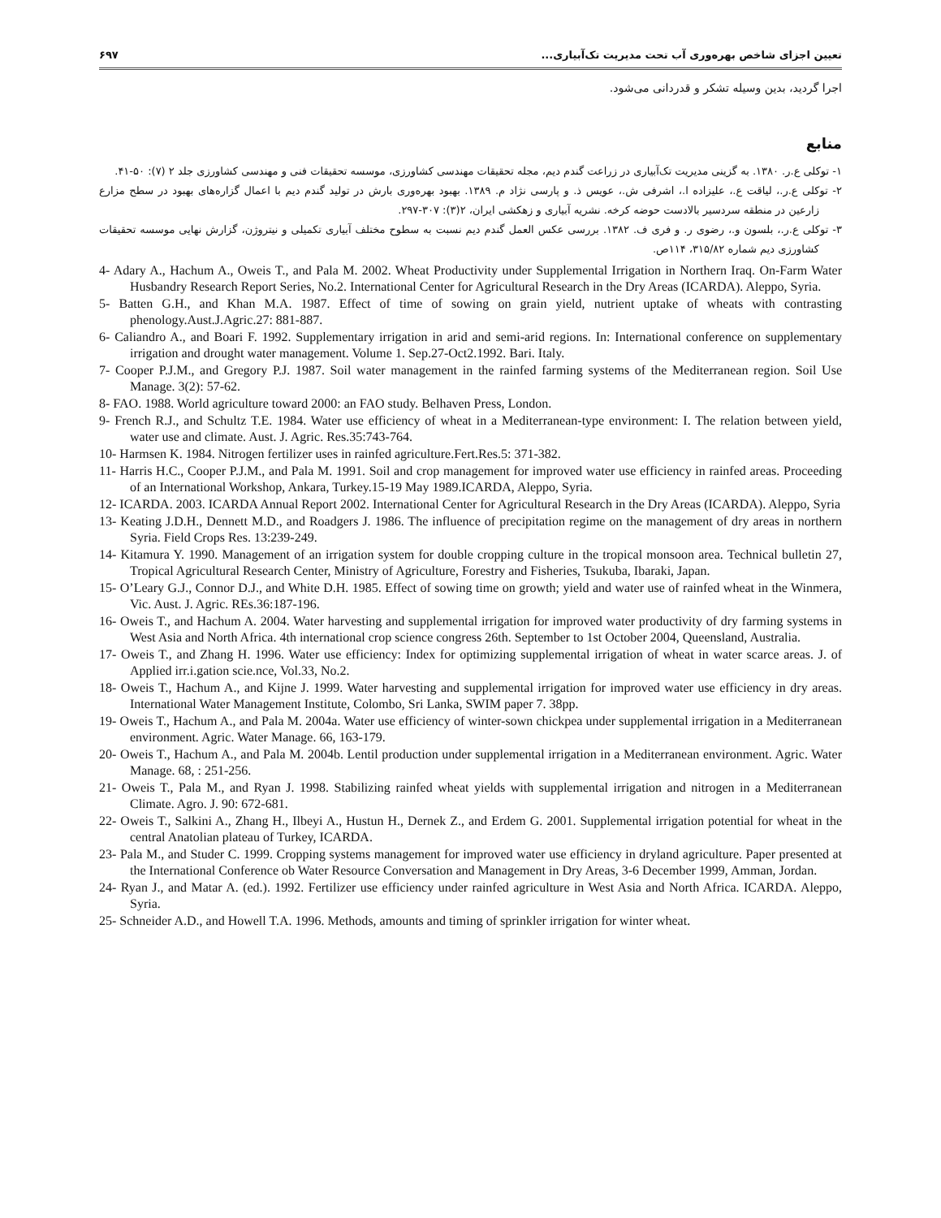تعیین اجزای شاخص بهره‌وری آب تحت مدیریت تک‌آبیاری... ۶۹۷
اجرا گردید، بدین وسیله تشکر و قدردانی می‌شود.
منابع
۱- توکلی ع.ر. ۱۳۸۰. به گزینی مدیریت تک‌آبیاری در زراعت گندم دیم، مجله تحقیقات مهندسی کشاورزی، موسسه تحقیقات فنی و مهندسی کشاورزی جلد ۲ (۷): ۵۰-۴۱.
۲- توکلی ع.ر.، لیاقت ع.، علیزاده ا.، اشرفی ش.، عویس ذ. و پارسی نژاد م. ۱۳۸۹. بهبود بهره‌وری بارش در تولید گندم دیم با اعمال گزاره‌های بهبود در سطح مزارع زارعین در منطقه سردسیر بالادست حوضه کرخه. نشریه آبیاری و زهکشی ایران، ۲(۳): ۳۰۷-۲۹۷.
۳- توکلی ع.ر.، بلسون و.، رضوی ر. و فری ف. ۱۳۸۲. بررسی عکس العمل گندم دیم نسبت به سطوح مختلف آبیاری تکمیلی و نیتروژن، گزارش نهایی موسسه تحقیقات کشاورزی دیم شماره ۳۱۵/۸۲، ۱۱۴ص.
4- Adary A., Hachum A., Oweis T., and Pala M. 2002. Wheat Productivity under Supplemental Irrigation in Northern Iraq. On-Farm Water Husbandry Research Report Series, No.2. International Center for Agricultural Research in the Dry Areas (ICARDA). Aleppo, Syria.
5- Batten G.H., and Khan M.A. 1987. Effect of time of sowing on grain yield, nutrient uptake of wheats with contrasting phenology.Aust.J.Agric.27: 881-887.
6- Caliandro A., and Boari F. 1992. Supplementary irrigation in arid and semi-arid regions. In: International conference on supplementary irrigation and drought water management. Volume 1. Sep.27-Oct2.1992. Bari. Italy.
7- Cooper P.J.M., and Gregory P.J. 1987. Soil water management in the rainfed farming systems of the Mediterranean region. Soil Use Manage. 3(2): 57-62.
8- FAO. 1988. World agriculture toward 2000: an FAO study. Belhaven Press, London.
9- French R.J., and Schultz T.E. 1984. Water use efficiency of wheat in a Mediterranean-type environment: I. The relation between yield, water use and climate. Aust. J. Agric. Res.35:743-764.
10- Harmsen K. 1984. Nitrogen fertilizer uses in rainfed agriculture.Fert.Res.5: 371-382.
11- Harris H.C., Cooper P.J.M., and Pala M. 1991. Soil and crop management for improved water use efficiency in rainfed areas. Proceeding of an International Workshop, Ankara, Turkey.15-19 May 1989.ICARDA, Aleppo, Syria.
12- ICARDA. 2003. ICARDA Annual Report 2002. International Center for Agricultural Research in the Dry Areas (ICARDA). Aleppo, Syria
13- Keating J.D.H., Dennett M.D., and Roadgers J. 1986. The influence of precipitation regime on the management of dry areas in northern Syria. Field Crops Res. 13:239-249.
14- Kitamura Y. 1990. Management of an irrigation system for double cropping culture in the tropical monsoon area. Technical bulletin 27, Tropical Agricultural Research Center, Ministry of Agriculture, Forestry and Fisheries, Tsukuba, Ibaraki, Japan.
15- O’Leary G.J., Connor D.J., and White D.H. 1985. Effect of sowing time on growth; yield and water use of rainfed wheat in the Winmera, Vic. Aust. J. Agric. REs.36:187-196.
16- Oweis T., and Hachum A. 2004. Water harvesting and supplemental irrigation for improved water productivity of dry farming systems in West Asia and North Africa. 4th international crop science congress 26th. September to 1st October 2004, Queensland, Australia.
17- Oweis T., and Zhang H. 1996. Water use efficiency: Index for optimizing supplemental irrigation of wheat in water scarce areas. J. of Applied irr.i.gation scie.nce, Vol.33, No.2.
18- Oweis T., Hachum A., and Kijne J. 1999. Water harvesting and supplemental irrigation for improved water use efficiency in dry areas. International Water Management Institute, Colombo, Sri Lanka, SWIM paper 7. 38pp.
19- Oweis T., Hachum A., and Pala M. 2004a. Water use efficiency of winter-sown chickpea under supplemental irrigation in a Mediterranean environment. Agric. Water Manage. 66, 163-179.
20- Oweis T., Hachum A., and Pala M. 2004b. Lentil production under supplemental irrigation in a Mediterranean environment. Agric. Water Manage. 68, : 251-256.
21- Oweis T., Pala M., and Ryan J. 1998. Stabilizing rainfed wheat yields with supplemental irrigation and nitrogen in a Mediterranean Climate. Agro. J. 90: 672-681.
22- Oweis T., Salkini A., Zhang H., Ilbeyi A., Hustun H., Dernek Z., and Erdem G. 2001. Supplemental irrigation potential for wheat in the central Anatolian plateau of Turkey, ICARDA.
23- Pala M., and Studer C. 1999. Cropping systems management for improved water use efficiency in dryland agriculture. Paper presented at the International Conference ob Water Resource Conversation and Management in Dry Areas, 3-6 December 1999, Amman, Jordan.
24- Ryan J., and Matar A. (ed.). 1992. Fertilizer use efficiency under rainfed agriculture in West Asia and North Africa. ICARDA. Aleppo, Syria.
25- Schneider A.D., and Howell T.A. 1996. Methods, amounts and timing of sprinkler irrigation for winter wheat.